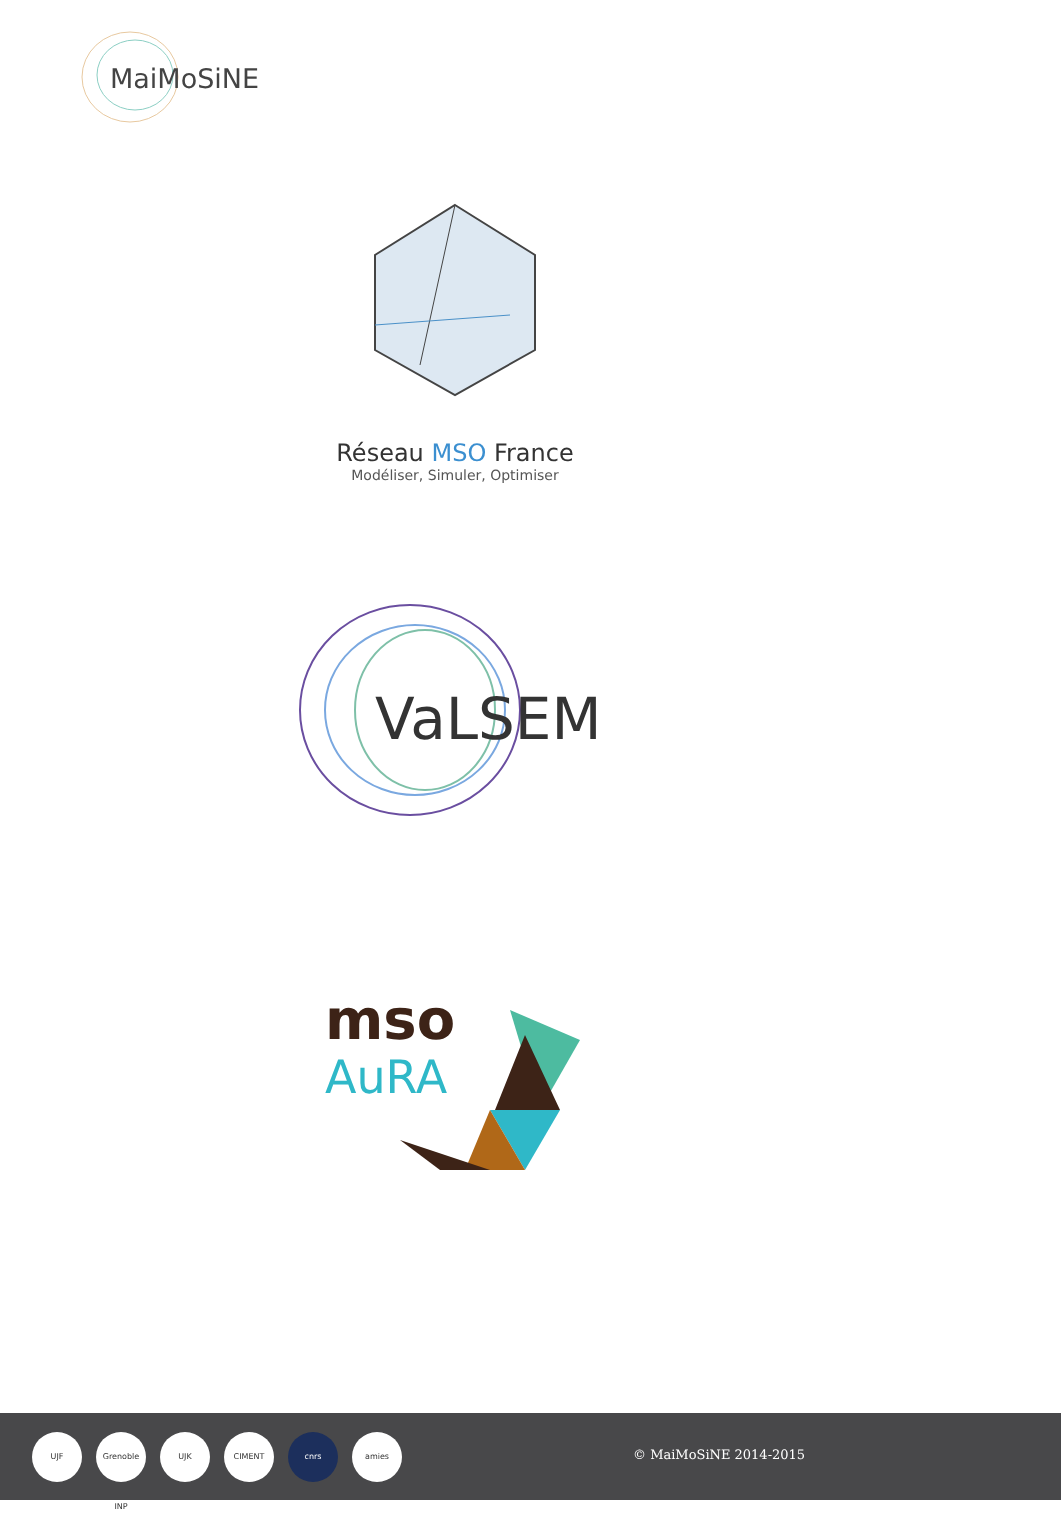MaiMoSiNE
Réseau MSO France
Modéliser, Simuler, Optimiser
VaLSEM
mso
AuRA
UJF
Grenoble INP
UJK CIMENT cnrs amies
© MaiMoSiNE 2014-2015